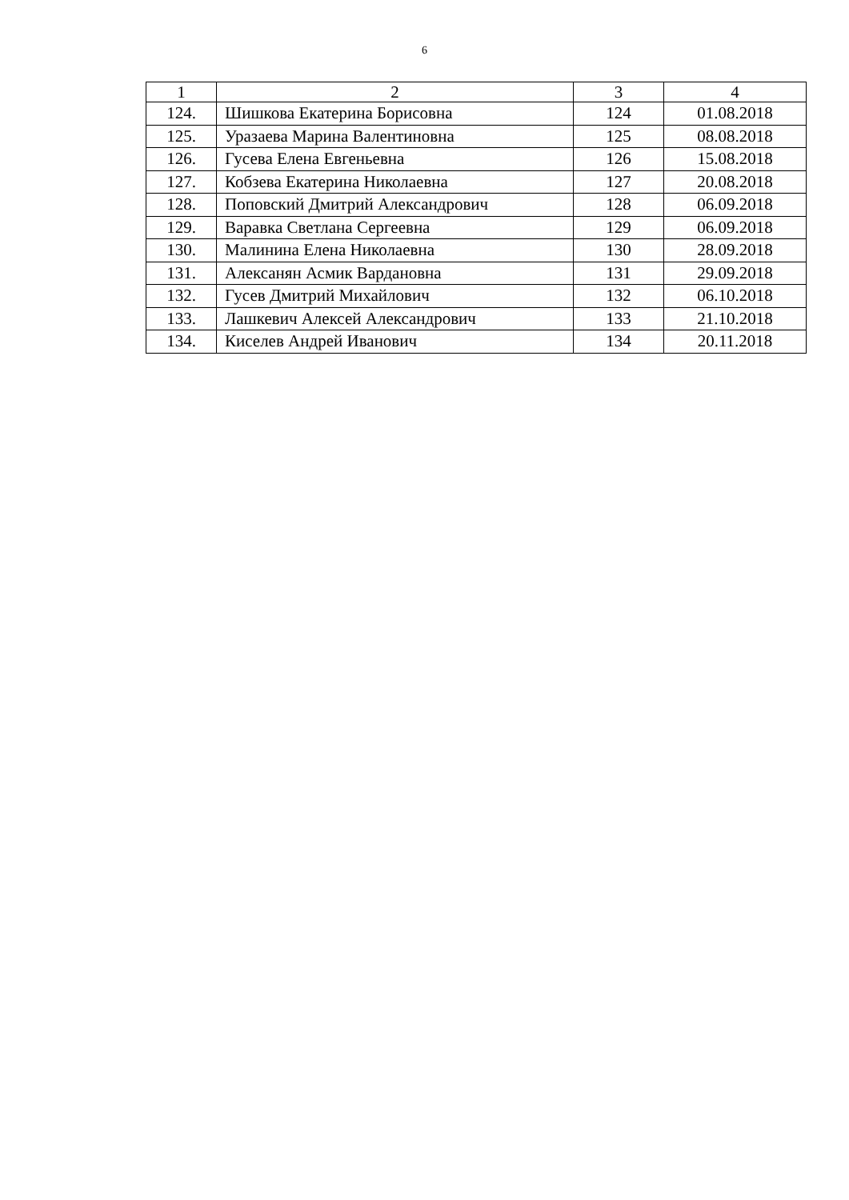6
| 1 | 2 | 3 | 4 |
| --- | --- | --- | --- |
| 124. | Шишкова Екатерина Борисовна | 124 | 01.08.2018 |
| 125. | Уразаева Марина Валентиновна | 125 | 08.08.2018 |
| 126. | Гусева Елена Евгеньевна | 126 | 15.08.2018 |
| 127. | Кобзева Екатерина Николаевна | 127 | 20.08.2018 |
| 128. | Поповский Дмитрий Александрович | 128 | 06.09.2018 |
| 129. | Варавка Светлана Сергеевна | 129 | 06.09.2018 |
| 130. | Малинина Елена Николаевна | 130 | 28.09.2018 |
| 131. | Алексанян Асмик Вардановна | 131 | 29.09.2018 |
| 132. | Гусев Дмитрий Михайлович | 132 | 06.10.2018 |
| 133. | Лашкевич Алексей Александрович | 133 | 21.10.2018 |
| 134. | Киселев Андрей Иванович | 134 | 20.11.2018 |